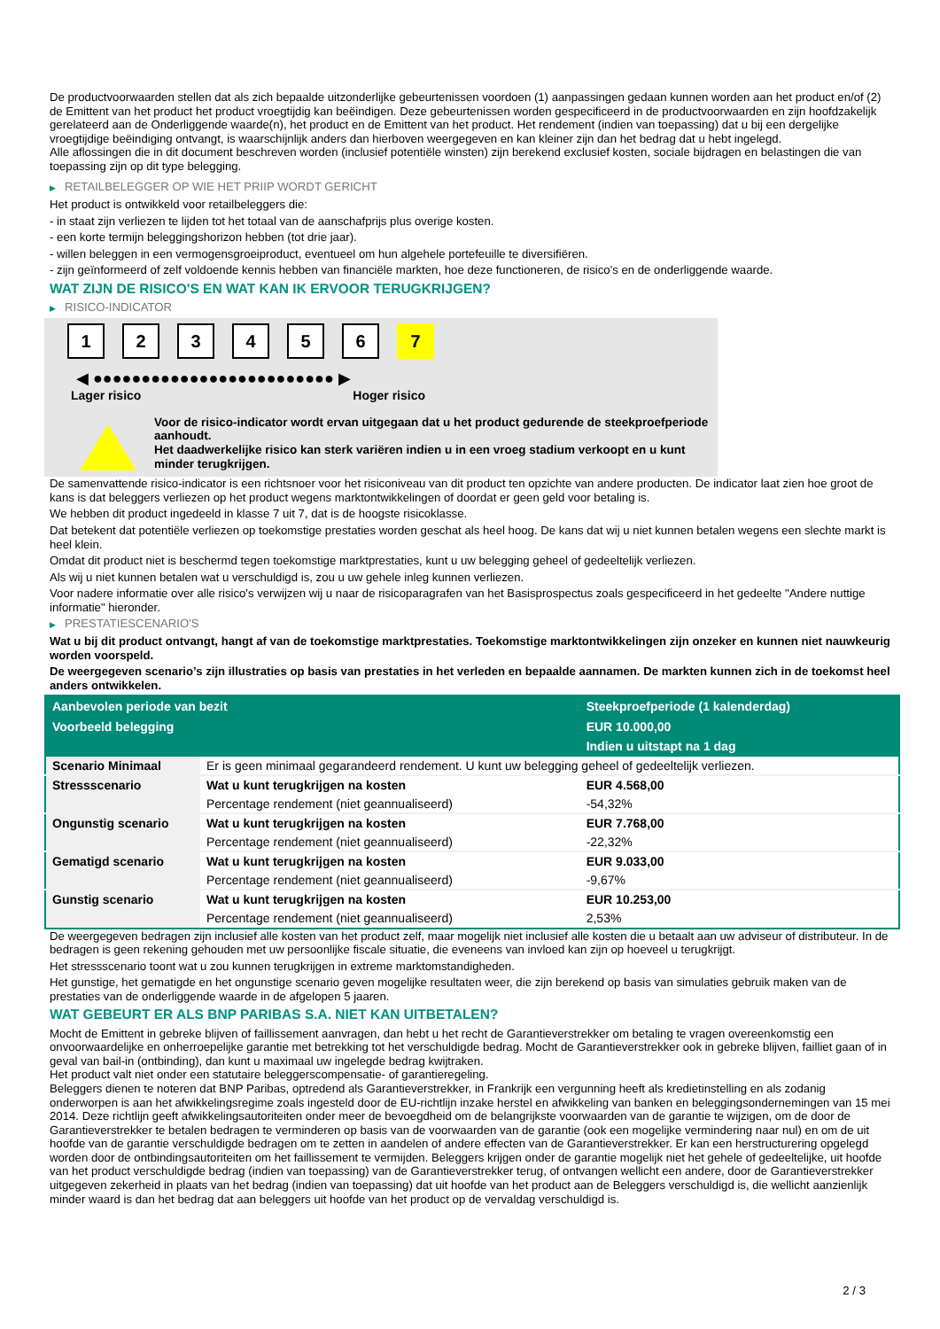De productvoorwaarden stellen dat als zich bepaalde uitzonderlijke gebeurtenissen voordoen (1) aanpassingen gedaan kunnen worden aan het product en/of (2) de Emittent van het product het product vroegtijdig kan beëindigen. Deze gebeurtenissen worden gespecificeerd in de productvoorwaarden en zijn hoofdzakelijk gerelateerd aan de Onderliggende waarde(n), het product en de Emittent van het product. Het rendement (indien van toepassing) dat u bij een dergelijke vroegtijdige beëindiging ontvangt, is waarschijnlijk anders dan hierboven weergegeven en kan kleiner zijn dan het bedrag dat u hebt ingelegd.
Alle aflossingen die in dit document beschreven worden (inclusief potentiële winsten) zijn berekend exclusief kosten, sociale bijdragen en belastingen die van toepassing zijn op dit type belegging.
▶ RETAILBELEGGER OP WIE HET PRIIP WORDT GERICHT
Het product is ontwikkeld voor retailbeleggers die:
- in staat zijn verliezen te lijden tot het totaal van de aanschafprijs plus overige kosten.
- een korte termijn beleggingshorizon hebben (tot drie jaar).
- willen beleggen in een vermogensgroeiproduct, eventueel om hun algehele portefeuille te diversifiëren.
- zijn geïnformeerd of zelf voldoende kennis hebben van financiële markten, hoe deze functioneren, de risico's en de onderliggende waarde.
WAT ZIJN DE RISICO'S EN WAT KAN IK ERVOOR TERUGKRIJGEN?
▶ RISICO-INDICATOR
1 2 3 4 5 6 7
◀ ●●●●●●●●●●●●●●●●●●●●●●●●● ▶
Lager risico Hoger risico
Voor de risico-indicator wordt ervan uitgegaan dat u het product gedurende de steekproefperiode aanhoudt.
Het daadwerkelijke risico kan sterk variëren indien u in een vroeg stadium verkoopt en u kunt minder terugkrijgen.
De samenvattende risico-indicator is een richtsnoer voor het risiconiveau van dit product ten opzichte van andere producten. De indicator laat zien hoe groot de kans is dat beleggers verliezen op het product wegens marktontwikkelingen of doordat er geen geld voor betaling is.
We hebben dit product ingedeeld in klasse 7 uit 7, dat is de hoogste risicoklasse.
Dat betekent dat potentiële verliezen op toekomstige prestaties worden geschat als heel hoog. De kans dat wij u niet kunnen betalen wegens een slechte markt is heel klein.
Omdat dit product niet is beschermd tegen toekomstige marktprestaties, kunt u uw belegging geheel of gedeeltelijk verliezen.
Als wij u niet kunnen betalen wat u verschuldigd is, zou u uw gehele inleg kunnen verliezen.
Voor nadere informatie over alle risico's verwijzen wij u naar de risicoparagrafen van het Basisprospectus zoals gespecificeerd in het gedeelte "Andere nuttige informatie" hieronder.
▶ PRESTATIESCENARIO'S
Wat u bij dit product ontvangt, hangt af van de toekomstige marktprestaties. Toekomstige marktontwikkelingen zijn onzeker en kunnen niet nauwkeurig worden voorspeld.
De weergegeven scenario’s zijn illustraties op basis van prestaties in het verleden en bepaalde aannamen. De markten kunnen zich in de toekomst heel anders ontwikkelen.
| Aanbevolen periode van bezit | | Steekproefperiode (1 kalenderdag) |
| --- | --- | --- |
| Voorbeeld belegging | | EUR 10.000,00 |
| | | Indien u uitstapt na 1 dag |
| Scenario Minimaal | Er is geen minimaal gegarandeerd rendement. U kunt uw belegging geheel of gedeeltelijk verliezen. | |
| Stressscenario | Wat u kunt terugkrijgen na kosten | EUR 4.568,00 |
| | Percentage rendement (niet geannualiseerd) | -54,32% |
| Ongunstig scenario | Wat u kunt terugkrijgen na kosten | EUR 7.768,00 |
| | Percentage rendement (niet geannualiseerd) | -22,32% |
| Gematigd scenario | Wat u kunt terugkrijgen na kosten | EUR 9.033,00 |
| | Percentage rendement (niet geannualiseerd) | -9,67% |
| Gunstig scenario | Wat u kunt terugkrijgen na kosten | EUR 10.253,00 |
| | Percentage rendement (niet geannualiseerd) | 2,53% |
De weergegeven bedragen zijn inclusief alle kosten van het product zelf, maar mogelijk niet inclusief alle kosten die u betaalt aan uw adviseur of distributeur. In de bedragen is geen rekening gehouden met uw persoonlijke fiscale situatie, die eveneens van invloed kan zijn op hoeveel u terugkrijgt.
Het stressscenario toont wat u zou kunnen terugkrijgen in extreme marktomstandigheden.
Het gunstige, het gematigde en het ongunstige scenario geven mogelijke resultaten weer, die zijn berekend op basis van simulaties gebruik maken van de prestaties van de onderliggende waarde in de afgelopen 5 jaaren.
WAT GEBEURT ER ALS BNP PARIBAS S.A. NIET KAN UITBETALEN?
Mocht de Emittent in gebreke blijven of faillissement aanvragen, dan hebt u het recht de Garantieverstrekker om betaling te vragen overeenkomstig een onvoorwaardelijke en onherroepelijke garantie met betrekking tot het verschuldigde bedrag. Mocht de Garantieverstrekker ook in gebreke blijven, failliet gaan of in geval van bail-in (ontbinding), dan kunt u maximaal uw ingelegde bedrag kwijtraken.
Het product valt niet onder een statutaire beleggerscompensatie- of garantieregeling.
Beleggers dienen te noteren dat BNP Paribas, optredend als Garantieverstrekker, in Frankrijk een vergunning heeft als kredietinstelling en als zodanig onderworpen is aan het afwikkelingsregime zoals ingesteld door de EU-richtlijn inzake herstel en afwikkeling van banken en beleggingsondernemingen van 15 mei 2014. Deze richtlijn geeft afwikkelingsautoriteiten onder meer de bevoegdheid om de belangrijkste voorwaarden van de garantie te wijzigen, om de door de Garantieverstrekker te betalen bedragen te verminderen op basis van de voorwaarden van de garantie (ook een mogelijke vermindering naar nul) en om de uit hoofde van de garantie verschuldigde bedragen om te zetten in aandelen of andere effecten van de Garantieverstrekker. Er kan een herstructurering opgelegd worden door de ontbindingsautoriteiten om het faillissement te vermijden. Beleggers krijgen onder de garantie mogelijk niet het gehele of gedeeltelijke, uit hoofde van het product verschuldigde bedrag (indien van toepassing) van de Garantieverstrekker terug, of ontvangen wellicht een andere, door de Garantieverstrekker uitgegeven zekerheid in plaats van het bedrag (indien van toepassing) dat uit hoofde van het product aan de Beleggers verschuldigd is, die wellicht aanzienlijk minder waard is dan het bedrag dat aan beleggers uit hoofde van het product op de vervaldag verschuldigd is.
2 / 3